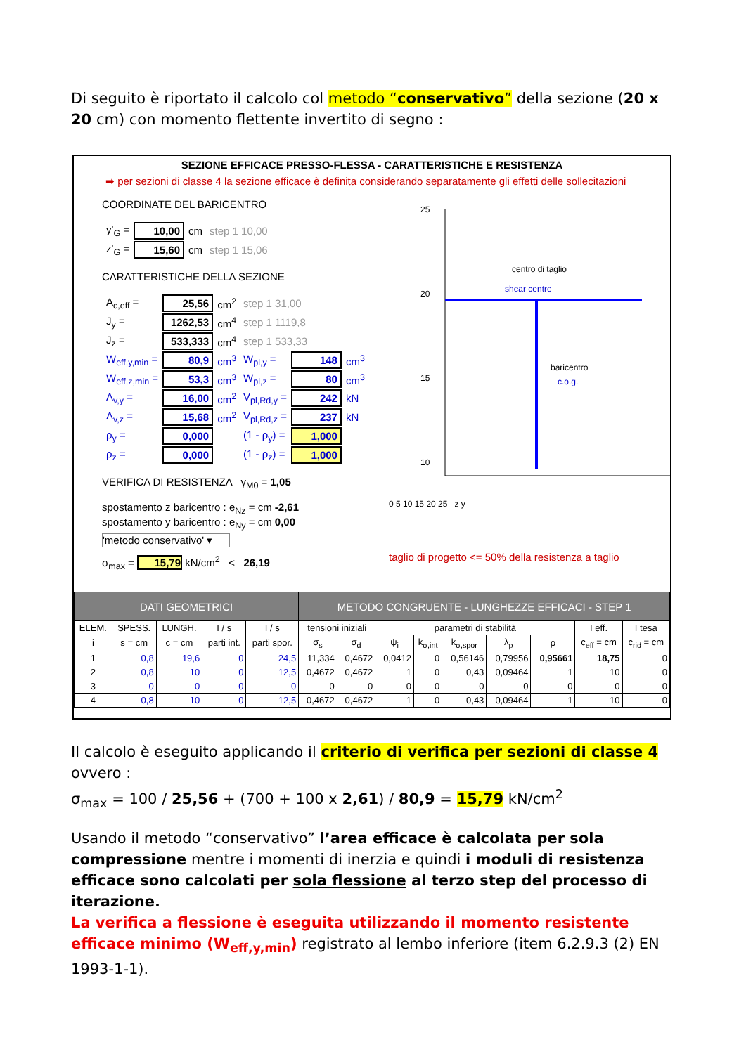Di seguito è riportato il calcolo col metodo “conservativo” della sezione (20 x 20 cm) con momento flettente invertito di segno :
SEZIONE EFFICACE PRESSO-FLESSA - CARATTERISTICHE E RESISTENZA
➡ per sezioni di classe 4 la sezione efficace è definita considerando separatamente gli effetti delle sollecitazioni
COORDINATE DEL BARICENTRO
| y'<sub>G</sub> = | 10,00 | cm | step 1 10,00 |
| z'<sub>G</sub> = | 15,60 | cm | step 1 15,06 |
CARATTERISTICHE DELLA SEZIONE
| A<sub>c,eff</sub> = | 25,56 | cm<sup>2</sup> | step 1 31,00 | | |
| J<sub>y</sub> = | 1262,53 | cm<sup>4</sup> | step 1 1119,8 | | |
| J<sub>z</sub> = | 533,333 | cm<sup>4</sup> | step 1 533,33 | | |
| W<sub>eff,y,min</sub> = | 80,9 | cm<sup>3</sup> | W<sub>pl,y</sub> = | 148 | cm<sup>3</sup> |
| W<sub>eff,z,min</sub> = | 53,3 | cm<sup>3</sup> | W<sub>pl,z</sub> = | 80 | cm<sup>3</sup> |
| A<sub>v,y</sub> = | 16,00 | cm<sup>2</sup> | V<sub>pl,Rd,y</sub> = | 242 | kN |
| A<sub>v,z</sub> = | 15,68 | cm<sup>2</sup> | V<sub>pl,Rd,z</sub> = | 237 | kN |
| ρ<sub>y</sub> = | 0,000 | | (1 - ρ<sub>y</sub>) = | 1,000 | |
| ρ<sub>z</sub> = | 0,000 | | (1 - ρ<sub>z</sub>) = | 1,000 | |
VERIFICA DI RESISTENZA γ<sub>M0</sub> = 1,05
spostamento z baricentro : e<sub>Nz</sub> = cm -2,61
spostamento y baricentro : e<sub>Ny</sub> = cm 0,00
'metodo conservativo' ▾
σ<sub>max</sub> = 15,79 kN/cm<sup>2</sup> < 26,19
25
20
15
10
centro di taglio
shear centre
baricentro
c.o.g.
0 5 10 15 20 25 z y
taglio di progetto <= 50% della resistenza a taglio
| DATI GEOMETRICI | | | | | METODO CONGRUENTE - LUNGHEZZE EFFICACI - STEP 1 | | | | | | | | |
| ELEM. | SPESS. | LUNGH. | I / s | I / s | tensioni iniziali | | parametri di stabilità | | | | | I eff. | I tesa |
| i | s = cm | c = cm | parti int. | parti spor. | σ<sub>s</sub> | σ<sub>d</sub> | ψ<sub>i</sub> | k<sub>σ,int</sub> | k<sub>σ,spor</sub> | λ<sub>p</sub> | ρ | c<sub>eff</sub> = cm | c<sub>rid</sub> = cm |
| 1 | 0,8 | 19,6 | 0 | 24,5 | 11,334 | 0,4672 | 0,0412 | 0 | 0,56146 | 0,79956 | 0,95661 | 18,75 | 0 |
| 2 | 0,8 | 10 | 0 | 12,5 | 0,4672 | 0,4672 | 1 | 0 | 0,43 | 0,09464 | 1 | 10 | 0 |
| 3 | 0 | 0 | 0 | 0 | 0 | 0 | 0 | 0 | 0 | 0 | 0 | 0 | 0 |
| 4 | 0,8 | 10 | 0 | 12,5 | 0,4672 | 0,4672 | 1 | 0 | 0,43 | 0,09464 | 1 | 10 | 0 |
Il calcolo è eseguito applicando il criterio di verifica per sezioni di classe 4 ovvero :
σ<sub>max</sub> = 100 / 25,56 + (700 + 100 x 2,61) / 80,9 = 15,79 kN/cm<sup>2</sup>
Usando il metodo “conservativo” l’area efficace è calcolata per sola compressione mentre i momenti di inerzia e quindi i moduli di resistenza efficace sono calcolati per sola flessione al terzo step del processo di iterazione.
La verifica a flessione è eseguita utilizzando il momento resistente efficace minimo (W<sub>eff,y,min</sub>) registrato al lembo inferiore (item 6.2.9.3 (2) EN 1993-1-1).